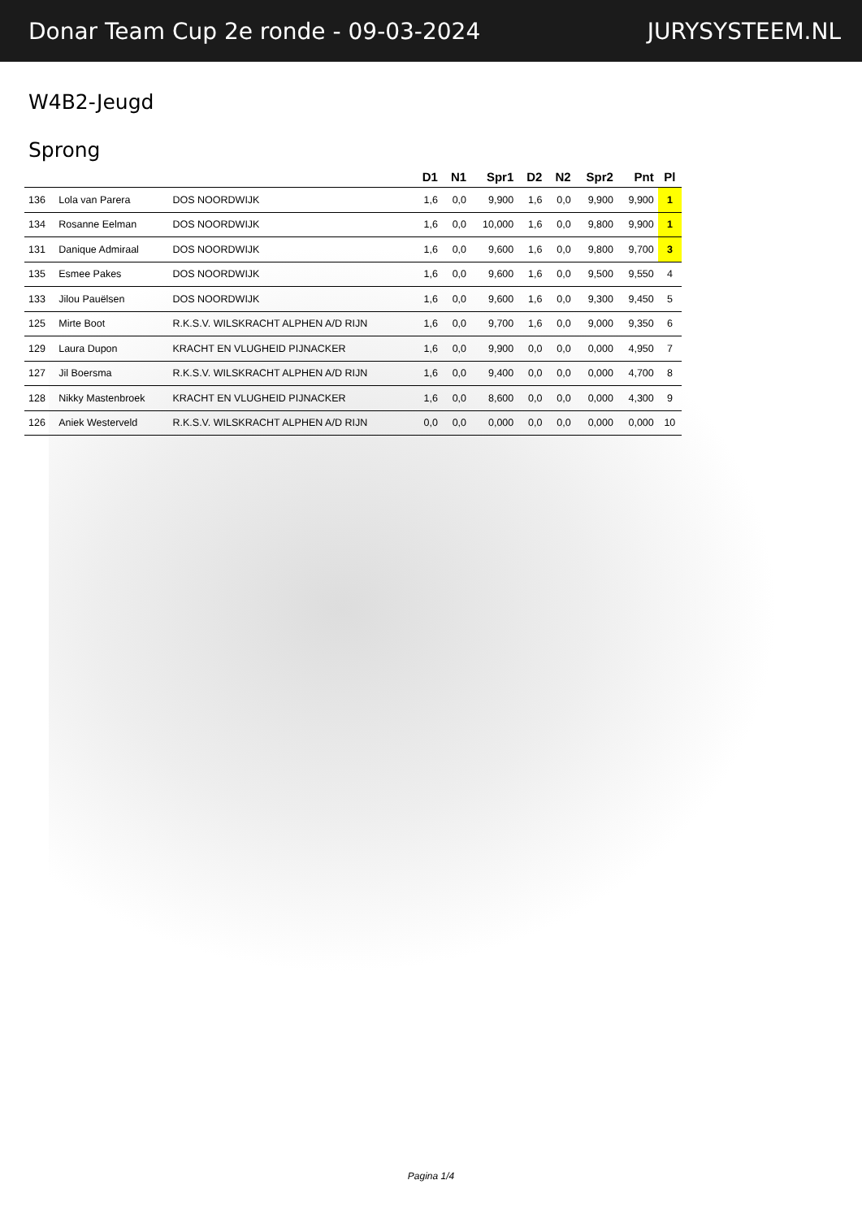Donar Team Cup 2e ronde - 09-03-2024 JURYSYSTEEM.NL
W4B2-Jeugd
Sprong
| | | | D1 | N1 | Spr1 | D2 | N2 | Spr2 | Pnt | Pl |
| --- | --- | --- | --- | --- | --- | --- | --- | --- | --- | --- |
| 136 | Lola van Parera | DOS NOORDWIJK | 1,6 | 0,0 | 9,900 | 1,6 | 0,0 | 9,900 | 9,900 | 1 |
| 134 | Rosanne Eelman | DOS NOORDWIJK | 1,6 | 0,0 | 10,000 | 1,6 | 0,0 | 9,800 | 9,900 | 1 |
| 131 | Danique Admiraal | DOS NOORDWIJK | 1,6 | 0,0 | 9,600 | 1,6 | 0,0 | 9,800 | 9,700 | 3 |
| 135 | Esmee Pakes | DOS NOORDWIJK | 1,6 | 0,0 | 9,600 | 1,6 | 0,0 | 9,500 | 9,550 | 4 |
| 133 | Jilou Pauëlsen | DOS NOORDWIJK | 1,6 | 0,0 | 9,600 | 1,6 | 0,0 | 9,300 | 9,450 | 5 |
| 125 | Mirte Boot | R.K.S.V. WILSKRACHT ALPHEN A/D RIJN | 1,6 | 0,0 | 9,700 | 1,6 | 0,0 | 9,000 | 9,350 | 6 |
| 129 | Laura Dupon | KRACHT EN VLUGHEID PIJNACKER | 1,6 | 0,0 | 9,900 | 0,0 | 0,0 | 0,000 | 4,950 | 7 |
| 127 | Jil Boersma | R.K.S.V. WILSKRACHT ALPHEN A/D RIJN | 1,6 | 0,0 | 9,400 | 0,0 | 0,0 | 0,000 | 4,700 | 8 |
| 128 | Nikky Mastenbroek | KRACHT EN VLUGHEID PIJNACKER | 1,6 | 0,0 | 8,600 | 0,0 | 0,0 | 0,000 | 4,300 | 9 |
| 126 | Aniek Westerveld | R.K.S.V. WILSKRACHT ALPHEN A/D RIJN | 0,0 | 0,0 | 0,000 | 0,0 | 0,0 | 0,000 | 0,000 | 10 |
Pagina 1/4